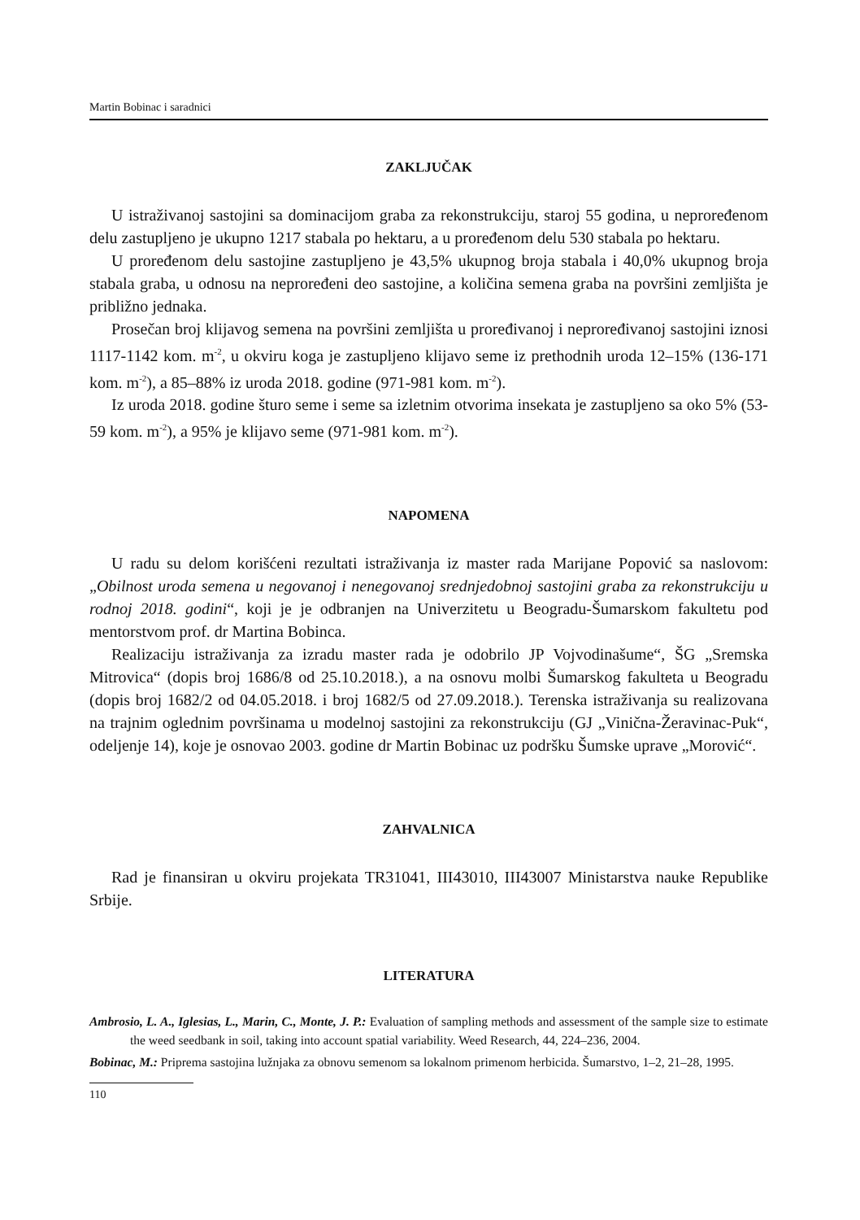Martin Bobinac i saradnici
ZAKLJUČAK
U istraživanoj sastojini sa dominacijom graba za rekonstrukciju, staroj 55 godina, u neproređenom delu zastupljeno je ukupno 1217 stabala po hektaru, a u proređenom delu 530 stabala po hektaru.
U proređenom delu sastojine zastupljeno je 43,5% ukupnog broja stabala i 40,0% ukupnog broja stabala graba, u odnosu na neproređeni deo sastojine, a količina semena graba na površini zemljišta je približno jednaka.
Prosečan broj klijavog semena na površini zemljišta u proređivanoj i neproređivanoj sastojini iznosi 1117-1142 kom. m<sup>-2</sup>, u okviru koga je zastupljeno klijavo seme iz prethodnih uroda 12–15% (136-171 kom. m<sup>-2</sup>), a 85–88% iz uroda 2018. godine (971-981 kom. m<sup>-2</sup>).
Iz uroda 2018. godine šturo seme i seme sa izletnim otvorima insekata je zastupljeno sa oko 5% (53-59 kom. m<sup>-2</sup>), a 95% je klijavo seme (971-981 kom. m<sup>-2</sup>).
NAPOMENA
U radu su delom korišćeni rezultati istraživanja iz master rada Marijane Popović sa naslovom: „Obilnost uroda semena u negovanoj i nenegovanoj srednjedobnoj sastojini graba za rekonstrukciju u rodnoj 2018. godini“, koji je je odbranjen na Univerzitetu u Beogradu-Šumarskom fakultetu pod mentorstvom prof. dr Martina Bobinca.
Realizaciju istraživanja za izradu master rada je odobrilo JP Vojvodinašume“, ŠG „Sremska Mitrovica“ (dopis broj 1686/8 od 25.10.2018.), a na osnovu molbi Šumarskog fakulteta u Beogradu (dopis broj 1682/2 od 04.05.2018. i broj 1682/5 od 27.09.2018.). Terenska istraživanja su realizovana na trajnim oglednim površinama u modelnoj sastojini za rekonstrukciju (GJ „Vinična-Žeravinac-Puk“, odeljenje 14), koje je osnovao 2003. godine dr Martin Bobinac uz podršku Šumske uprave „Morović“.
ZAHVALNICA
Rad je finansiran u okviru projekata TR31041, III43010, III43007 Ministarstva nauke Republike Srbije.
LITERATURA
Ambrosio, L. A., Iglesias, L., Marin, C., Monte, J. P.: Evaluation of sampling methods and assessment of the sample size to estimate the weed seedbank in soil, taking into account spatial variability. Weed Research, 44, 224–236, 2004.
Bobinac, M.: Priprema sastojina lužnjaka za obnovu semenom sa lokalnom primenom herbicida. Šumarstvo, 1–2, 21–28, 1995.
110